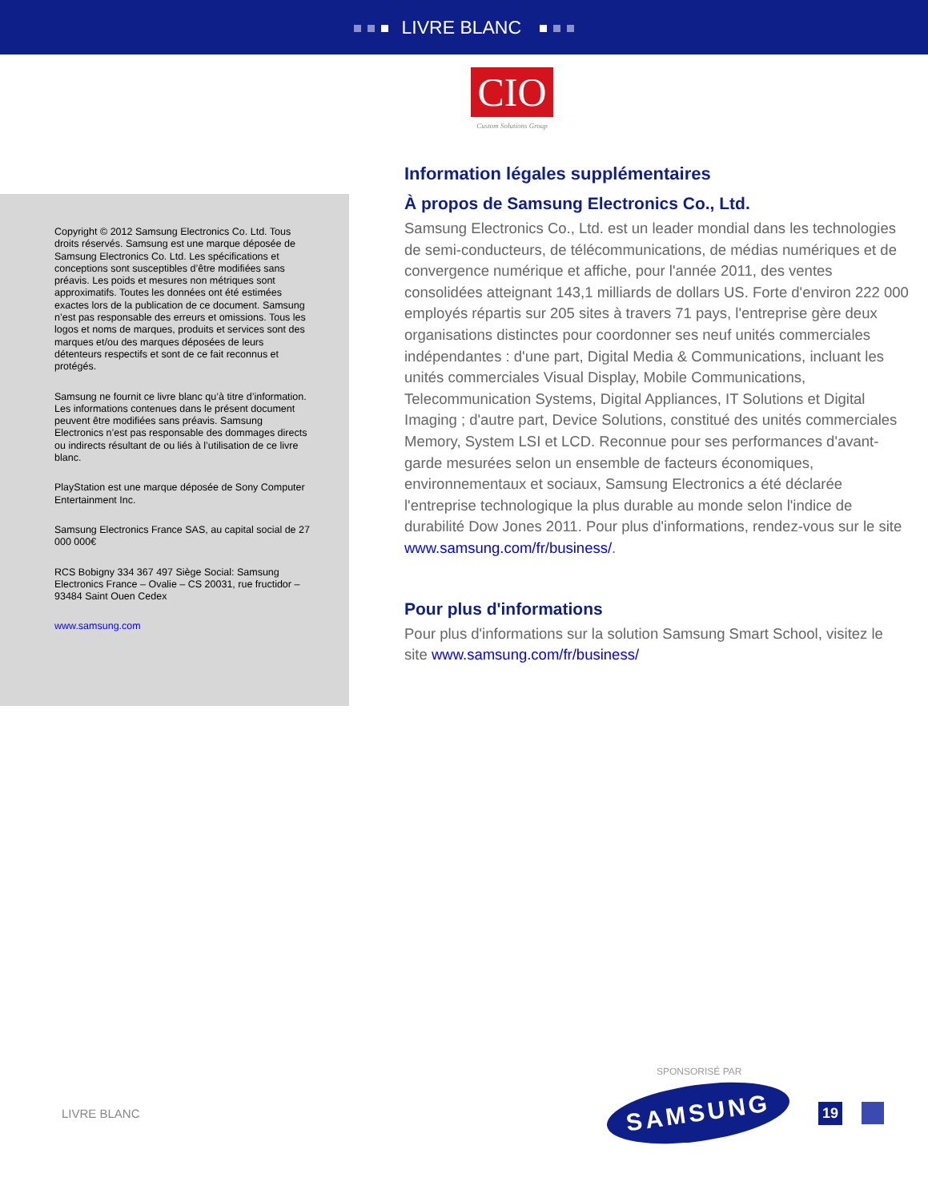LIVRE BLANC
CIO
Custom Solutions Group
Copyright © 2012 Samsung Electronics Co. Ltd. Tous droits réservés. Samsung est une marque déposée de Samsung Electronics Co. Ltd. Les spécifications et conceptions sont susceptibles d’être modifiées sans préavis. Les poids et mesures non métriques sont approximatifs. Toutes les données ont été estimées exactes lors de la publication de ce document. Samsung n’est pas responsable des erreurs et omissions. Tous les logos et noms de marques, produits et services sont des marques et/ou des marques déposées de leurs détenteurs respectifs et sont de ce fait reconnus et protégés.
Samsung ne fournit ce livre blanc qu’à titre d’information. Les informations contenues dans le présent document peuvent être modifiées sans préavis. Samsung Electronics n’est pas responsable des dommages directs ou indirects résultant de ou liés à l’utilisation de ce livre blanc.
PlayStation est une marque déposée de Sony Computer Entertainment Inc.
Samsung Electronics France SAS, au capital social de 27 000 000€
RCS Bobigny 334 367 497 Siège Social: Samsung Electronics France – Ovalie – CS 20031, rue fructidor – 93484 Saint Ouen Cedex
www.samsung.com
Information légales supplémentaires
À propos de Samsung Electronics Co., Ltd.
Samsung Electronics Co., Ltd. est un leader mondial dans les technologies de semi-conducteurs, de télécommunications, de médias numériques et de convergence numérique et affiche, pour l'année 2011, des ventes consolidées atteignant 143,1 milliards de dollars US. Forte d'environ 222 000 employés répartis sur 205 sites à travers 71 pays, l'entreprise gère deux organisations distinctes pour coordonner ses neuf unités commerciales indépendantes : d'une part, Digital Media & Communications, incluant les unités commerciales Visual Display, Mobile Communications, Telecommunication Systems, Digital Appliances, IT Solutions et Digital Imaging ; d'autre part, Device Solutions, constitué des unités commerciales Memory, System LSI et LCD. Reconnue pour ses performances d'avant-garde mesurées selon un ensemble de facteurs économiques, environnementaux et sociaux, Samsung Electronics a été déclarée l'entreprise technologique la plus durable au monde selon l'indice de durabilité Dow Jones 2011. Pour plus d'informations, rendez-vous sur le site www.samsung.com/fr/business/.
Pour plus d'informations
Pour plus d'informations sur la solution Samsung Smart School, visitez le site www.samsung.com/fr/business/
SPONSORISÉ PAR
LIVRE BLANC
SAMSUNG
19